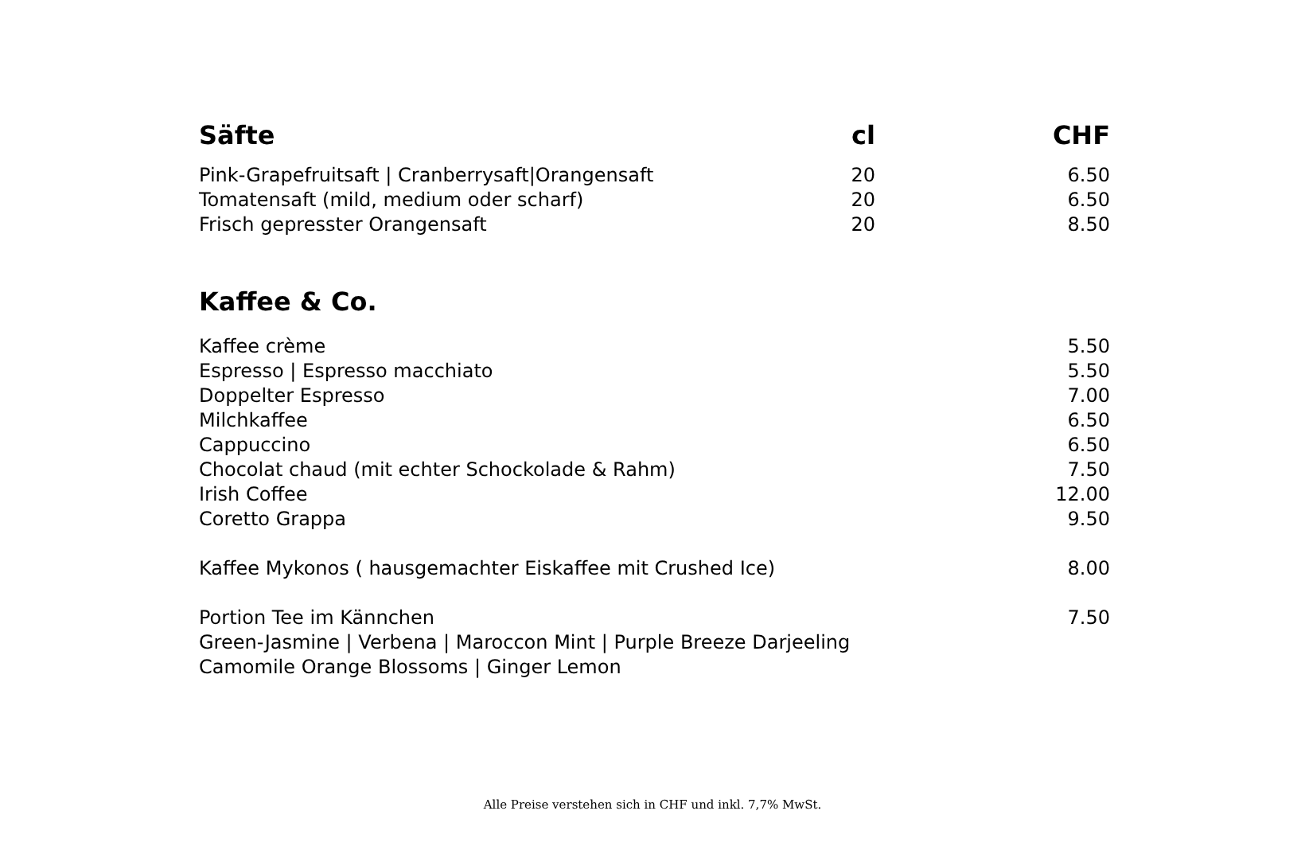| Säfte | cl | CHF |
| --- | --- | --- |
| Pink-Grapefruitsaft / Cranberrysaft/Orangensaft | 20 | 6.50 |
| Tomatensaft (mild, medium oder scharf) | 20 | 6.50 |
| Frisch gepresster Orangensaft | 20 | 8.50 |
Kaffee & Co.
| Kaffee crème | 5.50 |
| Espresso / Espresso macchiato | 5.50 |
| Doppelter Espresso | 7.00 |
| Milchkaffee | 6.50 |
| Cappuccino | 6.50 |
| Chocolat chaud (mit echter Schockolade & Rahm) | 7.50 |
| Irish Coffee | 12.00 |
| Coretto Grappa | 9.50 |
| Kaffee Mykonos ( hausgemachter Eiskaffee mit Crushed Ice) | 8.00 |
| Portion Tee im Kännchen | 7.50 |
| Green-Jasmine / Verbena / Maroccon Mint / Purple Breeze Darjeeling | |
| Camomile Orange Blossoms / Ginger Lemon | |
Alle Preise verstehen sich in CHF und inkl. 7,7% MwSt.